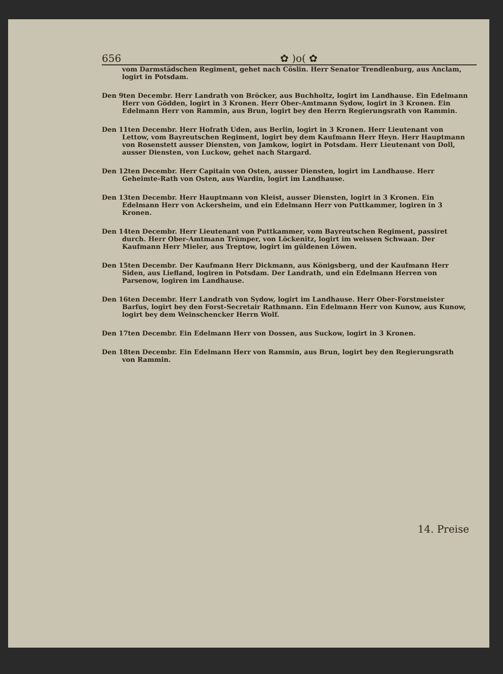656 ✿ )o( ✿
vom Darmstädschen Regiment, gehet nach Cöslin. Herr Senator Trendlenburg, aus Anclam, logirt in Potsdam.
Den 9ten Decembr. Herr Landrath von Bröcker, aus Buchholtz, logirt im Landhause. Ein Edelmann Herr von Gödden, logirt in 3 Kronen. Herr Ober-Amtmann Sydow, logirt in 3 Kronen. Ein Edelmann Herr von Rammin, aus Brun, logirt bey den Herrn Regierungsrath von Rammin.
Den 11ten Decembr. Herr Hofrath Uden, aus Berlin, logirt in 3 Kronen. Herr Lieutenant von Lettow, vom Bayreutschen Regiment, logirt bey dem Kaufmann Herr Heyn. Herr Hauptmann von Rosenstett ausser Diensten, von Jamkow, logirt in Potsdam. Herr Lieutenant von Doll, ausser Diensten, von Luckow, gehet nach Stargard.
Den 12ten Decembr. Herr Capitain von Osten, ausser Diensten, logirt im Landhause. Herr Geheimte-Rath von Osten, aus Wardin, logirt im Landhause.
Den 13ten Decembr. Herr Hauptmann von Kleist, ausser Diensten, logirt in 3 Kronen. Ein Edelmann Herr von Ackersheim, und ein Edelmann Herr von Puttkammer, logiren in 3 Kronen.
Den 14ten Decembr. Herr Lieutenant von Puttkammer, vom Bayreutschen Regiment, passiret durch. Herr Ober-Amtmann Trümper, von Löckenitz, logirt im weissen Schwaan. Der Kaufmann Herr Mieler, aus Treptow, logirt im güldenen Löwen.
Den 15ten Decembr. Der Kaufmann Herr Dickmann, aus Königsberg, und der Kaufmann Herr Siden, aus Liefland, logiren in Potsdam. Der Landrath, und ein Edelmann Herren von Parsenow, logiren im Landhause.
Den 16ten Decembr. Herr Landrath von Sydow, logirt im Landhause. Herr Ober-Forstmeister Barfus, logirt bey den Forst-Secretair Rathmann. Ein Edelmann Herr von Kunow, aus Kunow, logirt bey dem Weinschencker Herrn Wolf.
Den 17ten Decembr. Ein Edelmann Herr von Dossen, aus Suckow, logirt in 3 Kronen.
Den 18ten Decembr. Ein Edelmann Herr von Rammin, aus Brun, logirt bey den Regierungsrath von Rammin.
14. Preise